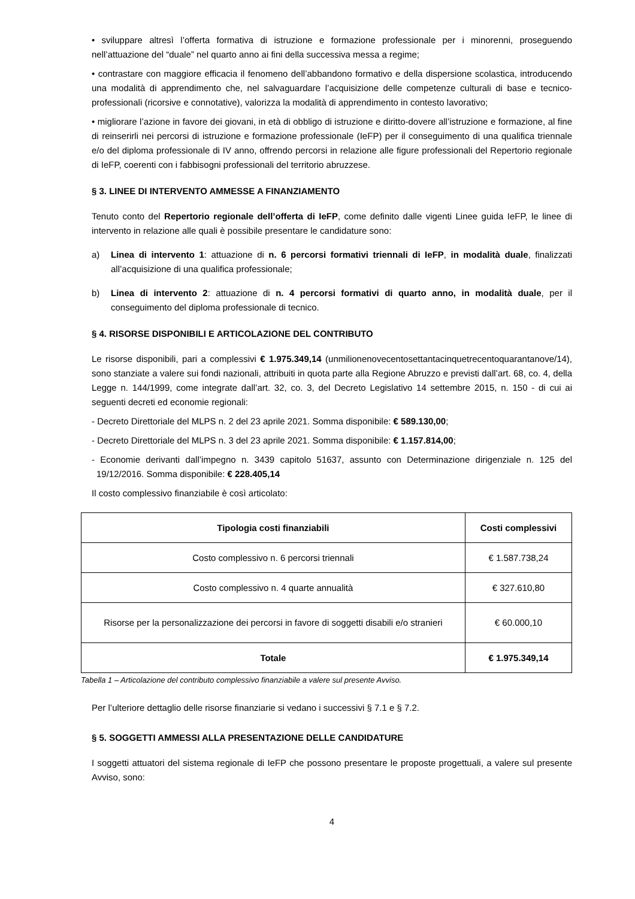• sviluppare altresì l’offerta formativa di istruzione e formazione professionale per i minorenni, proseguendo nell’attuazione del “duale” nel quarto anno ai fini della successiva messa a regime;
• contrastare con maggiore efficacia il fenomeno dell’abbandono formativo e della dispersione scolastica, introducendo una modalità di apprendimento che, nel salvaguardare l’acquisizione delle competenze culturali di base e tecnico-professionali (ricorsive e connotative), valorizza la modalità di apprendimento in contesto lavorativo;
• migliorare l’azione in favore dei giovani, in età di obbligo di istruzione e diritto-dovere all’istruzione e formazione, al fine di reinserirli nei percorsi di istruzione e formazione professionale (IeFP) per il conseguimento di una qualifica triennale e/o del diploma professionale di IV anno, offrendo percorsi in relazione alle figure professionali del Repertorio regionale di IeFP, coerenti con i fabbisogni professionali del territorio abruzzese.
§ 3. LINEE DI INTERVENTO AMMESSE A FINANZIAMENTO
Tenuto conto del Repertorio regionale dell’offerta di IeFP, come definito dalle vigenti Linee guida IeFP, le linee di intervento in relazione alle quali è possibile presentare le candidature sono:
a) Linea di intervento 1: attuazione di n. 6 percorsi formativi triennali di IeFP, in modalità duale, finalizzati all’acquisizione di una qualifica professionale;
b) Linea di intervento 2: attuazione di n. 4 percorsi formativi di quarto anno, in modalità duale, per il conseguimento del diploma professionale di tecnico.
§ 4. RISORSE DISPONIBILI E ARTICOLAZIONE DEL CONTRIBUTO
Le risorse disponibili, pari a complessivi € 1.975.349,14 (unmilionenovecentosettantacinquetrecentoquarantanove/14), sono stanziate a valere sui fondi nazionali, attribuiti in quota parte alla Regione Abruzzo e previsti dall’art. 68, co. 4, della Legge n. 144/1999, come integrate dall’art. 32, co. 3, del Decreto Legislativo 14 settembre 2015, n. 150 - di cui ai seguenti decreti ed economie regionali:
- Decreto Direttoriale del MLPS n. 2 del 23 aprile 2021. Somma disponibile: € 589.130,00;
- Decreto Direttoriale del MLPS n. 3 del 23 aprile 2021. Somma disponibile: € 1.157.814,00;
- Economie derivanti dall’impegno n. 3439 capitolo 51637, assunto con Determinazione dirigenziale n. 125 del 19/12/2016. Somma disponibile: € 228.405,14
Il costo complessivo finanziabile è così articolato:
| Tipologia costi finanziabili | Costi complessivi |
| --- | --- |
| Costo complessivo n. 6 percorsi triennali | € 1.587.738,24 |
| Costo complessivo n. 4 quarte annualità | € 327.610,80 |
| Risorse per la personalizzazione dei percorsi in favore di soggetti disabili e/o stranieri | € 60.000,10 |
| Totale | € 1.975.349,14 |
Tabella 1 – Articolazione del contributo complessivo finanziabile a valere sul presente Avviso.
Per l’ulteriore dettaglio delle risorse finanziarie si vedano i successivi § 7.1 e § 7.2.
§ 5. SOGGETTI AMMESSI ALLA PRESENTAZIONE DELLE CANDIDATURE
I soggetti attuatori del sistema regionale di IeFP che possono presentare le proposte progettuali, a valere sul presente Avviso, sono:
4